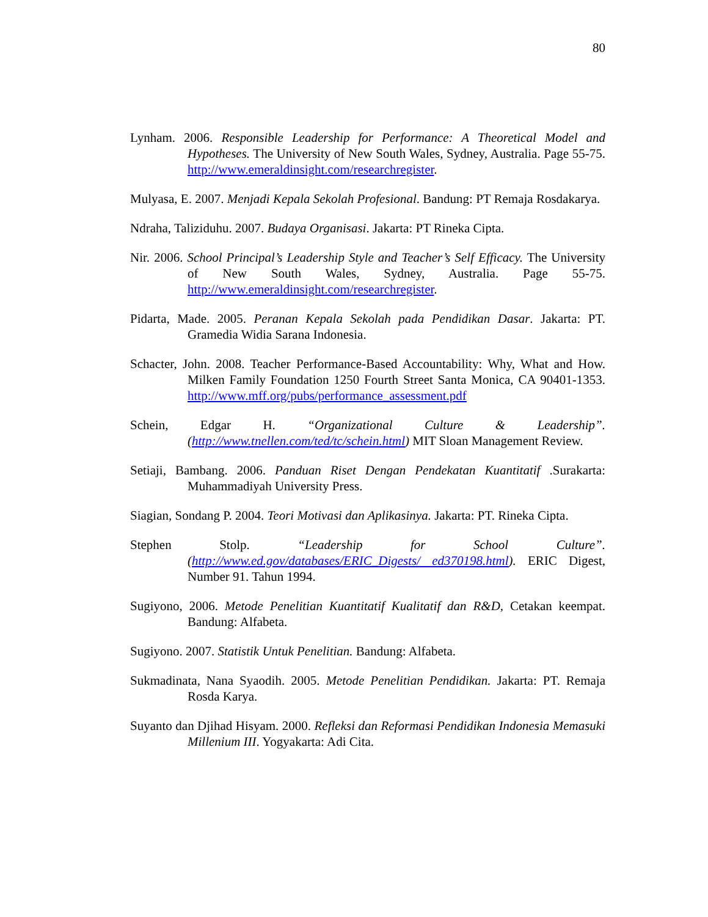80
Lynham. 2006. Responsible Leadership for Performance: A Theoretical Model and Hypotheses. The University of New South Wales, Sydney, Australia. Page 55-75. http://www.emeraldinsight.com/researchregister.
Mulyasa, E. 2007. Menjadi Kepala Sekolah Profesional. Bandung: PT Remaja Rosdakarya.
Ndraha, Taliziduhu. 2007. Budaya Organisasi. Jakarta: PT Rineka Cipta.
Nir. 2006. School Principal’s Leadership Style and Teacher’s Self Efficacy. The University of New South Wales, Sydney, Australia. Page 55-75. http://www.emeraldinsight.com/researchregister.
Pidarta, Made. 2005. Peranan Kepala Sekolah pada Pendidikan Dasar. Jakarta: PT. Gramedia Widia Sarana Indonesia.
Schacter, John. 2008. Teacher Performance-Based Accountability: Why, What and How. Milken Family Foundation 1250 Fourth Street Santa Monica, CA 90401-1353. http://www.mff.org/pubs/performance_assessment.pdf
Schein, Edgar H. “Organizational Culture & Leadership”. (http://www.tnellen.com/ted/tc/schein.html) MIT Sloan Management Review.
Setiaji, Bambang. 2006. Panduan Riset Dengan Pendekatan Kuantitatif .Surakarta: Muhammadiyah University Press.
Siagian, Sondang P. 2004. Teori Motivasi dan Aplikasinya. Jakarta: PT. Rineka Cipta.
Stephen Stolp. “Leadership for School Culture”. (http://www.ed.gov/databases/ERIC_Digests/ ed370198.html). ERIC Digest, Number 91. Tahun 1994.
Sugiyono, 2006. Metode Penelitian Kuantitatif Kualitatif dan R&D, Cetakan keempat. Bandung: Alfabeta.
Sugiyono. 2007. Statistik Untuk Penelitian. Bandung: Alfabeta.
Sukmadinata, Nana Syaodih. 2005. Metode Penelitian Pendidikan. Jakarta: PT. Remaja Rosda Karya.
Suyanto dan Djihad Hisyam. 2000. Refleksi dan Reformasi Pendidikan Indonesia Memasuki Millenium III. Yogyakarta: Adi Cita.